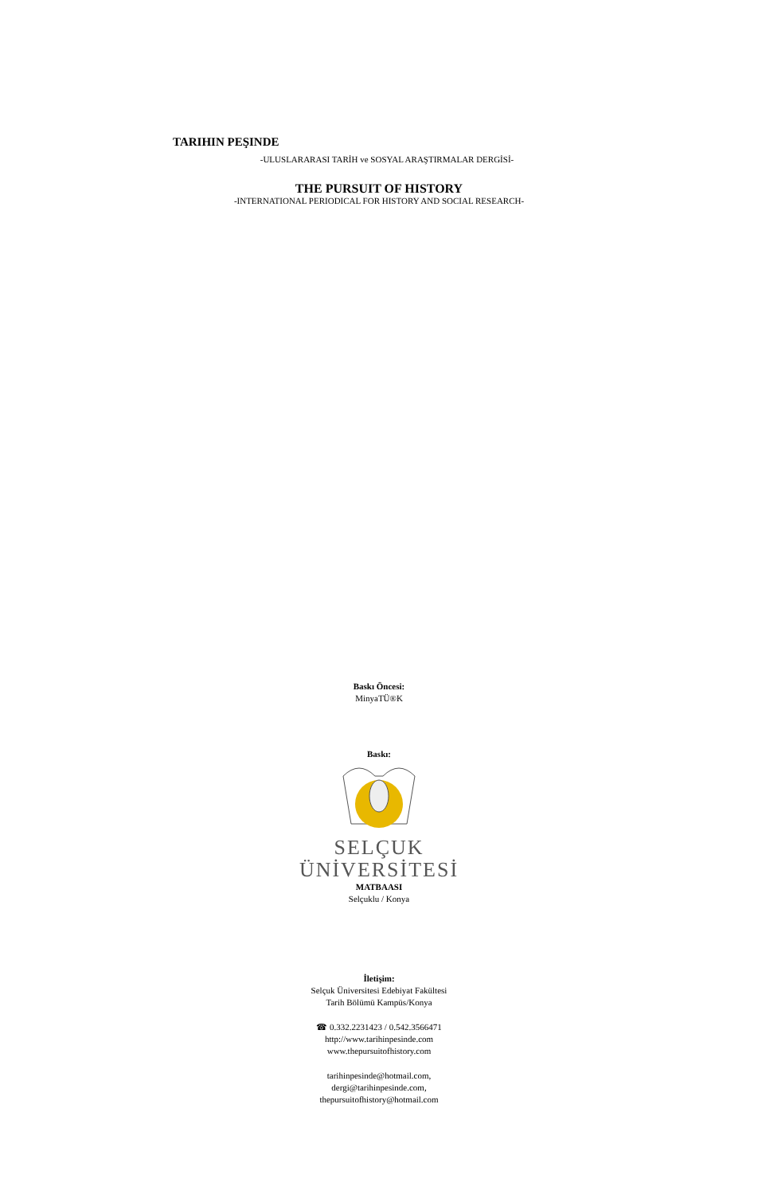TARIHIN PEŞINDE
-ULUSLARARASI TARİH ve SOSYAL ARAŞTIRMALAR DERGİSİ-
THE PURSUIT OF HISTORY
-INTERNATIONAL PERIODICAL FOR HISTORY AND SOCIAL RESEARCH-
Baskı Öncesi:
MinyaTÜ®K
Baskı:
SELÇUK
ÜNİVERSİTESİ
MATBAASI
Selçuklu / Konya
İletişim:
Selçuk Üniversitesi Edebiyat Fakültesi
Tarih Bölümü Kampüs/Konya
☎ 0.332.2231423 / 0.542.3566471
http://www.tarihinpesinde.com
www.thepursuitofhistory.com
tarihinpesinde@hotmail.com,
dergi@tarihinpesinde.com,
thepursuitofhistory@hotmail.com